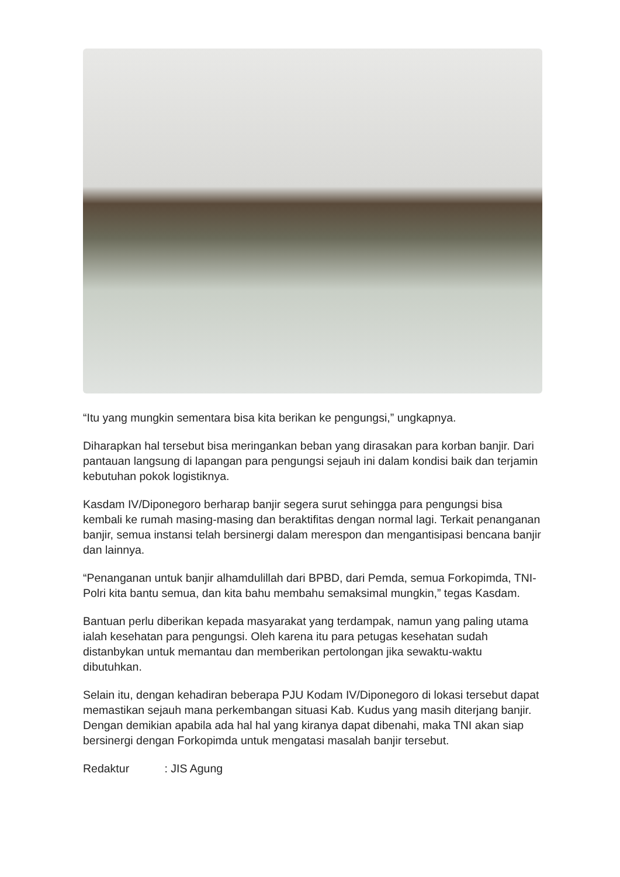“Itu yang mungkin sementara bisa kita berikan ke pengungsi,” ungkapnya.
Diharapkan hal tersebut bisa meringankan beban yang dirasakan para korban banjir. Dari pantauan langsung di lapangan para pengungsi sejauh ini dalam kondisi baik dan terjamin kebutuhan pokok logistiknya.
Kasdam IV/Diponegoro berharap banjir segera surut sehingga para pengungsi bisa kembali ke rumah masing-masing dan beraktifitas dengan normal lagi. Terkait penanganan banjir, semua instansi telah bersinergi dalam merespon dan mengantisipasi bencana banjir dan lainnya.
“Penanganan untuk banjir alhamdulillah dari BPBD, dari Pemda, semua Forkopimda, TNI-Polri kita bantu semua, dan kita bahu membahu semaksimal mungkin,” tegas Kasdam.
Bantuan perlu diberikan kepada masyarakat yang terdampak, namun yang paling utama ialah kesehatan para pengungsi. Oleh karena itu para petugas kesehatan sudah distanbykan untuk memantau dan memberikan pertolongan jika sewaktu-waktu dibutuhkan.
Selain itu, dengan kehadiran beberapa PJU Kodam IV/Diponegoro di lokasi tersebut dapat memastikan sejauh mana perkembangan situasi Kab. Kudus yang masih diterjang banjir. Dengan demikian apabila ada hal hal yang kiranya dapat dibenahi, maka TNI akan siap bersinergi dengan Forkopimda untuk mengatasi masalah banjir tersebut.
Redaktur : JIS Agung